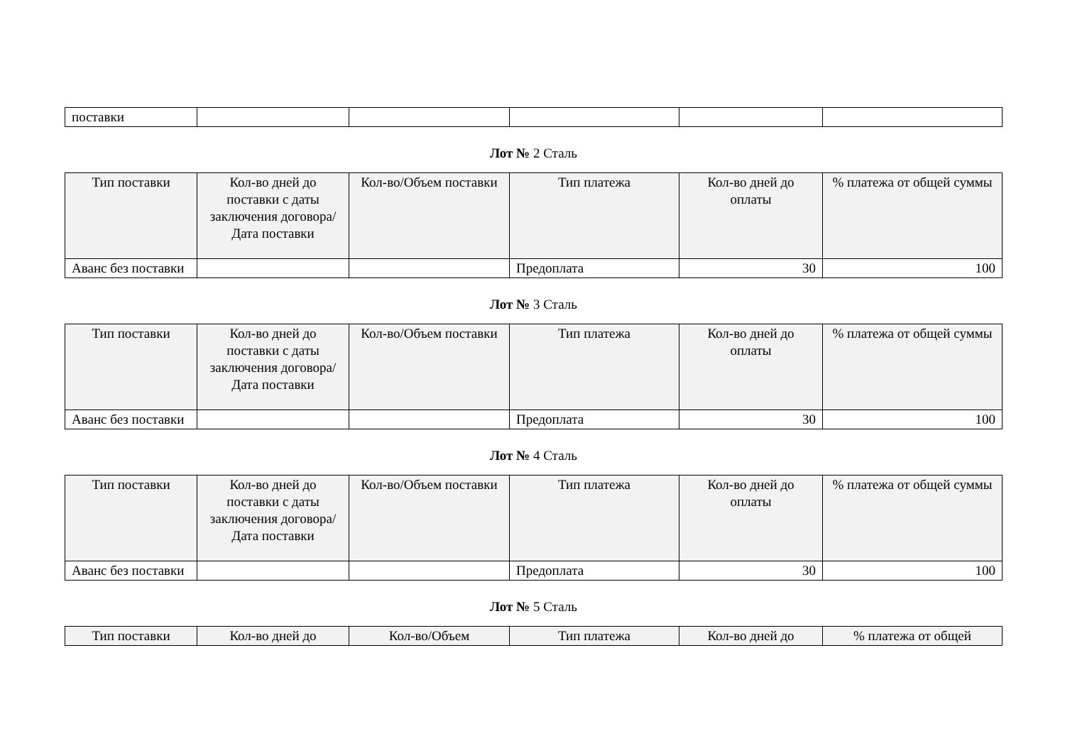| поставки | | | | | |
Лот № 2 Сталь
| Тип поставки | Кол-во дней до поставки с даты заключения договора/ Дата поставки | Кол-во/Объем поставки | Тип платежа | Кол-во дней до оплаты | % платежа от общей суммы |
| --- | --- | --- | --- | --- | --- |
| Аванс без поставки | | | Предоплата | 30 | 100 |
Лот № 3 Сталь
| Тип поставки | Кол-во дней до поставки с даты заключения договора/ Дата поставки | Кол-во/Объем поставки | Тип платежа | Кол-во дней до оплаты | % платежа от общей суммы |
| --- | --- | --- | --- | --- | --- |
| Аванс без поставки | | | Предоплата | 30 | 100 |
Лот № 4 Сталь
| Тип поставки | Кол-во дней до поставки с даты заключения договора/ Дата поставки | Кол-во/Объем поставки | Тип платежа | Кол-во дней до оплаты | % платежа от общей суммы |
| --- | --- | --- | --- | --- | --- |
| Аванс без поставки | | | Предоплата | 30 | 100 |
Лот № 5 Сталь
| Тип поставки | Кол-во дней до | Кол-во/Объем | Тип платежа | Кол-во дней до | % платежа от общей |
| --- | --- | --- | --- | --- | --- |